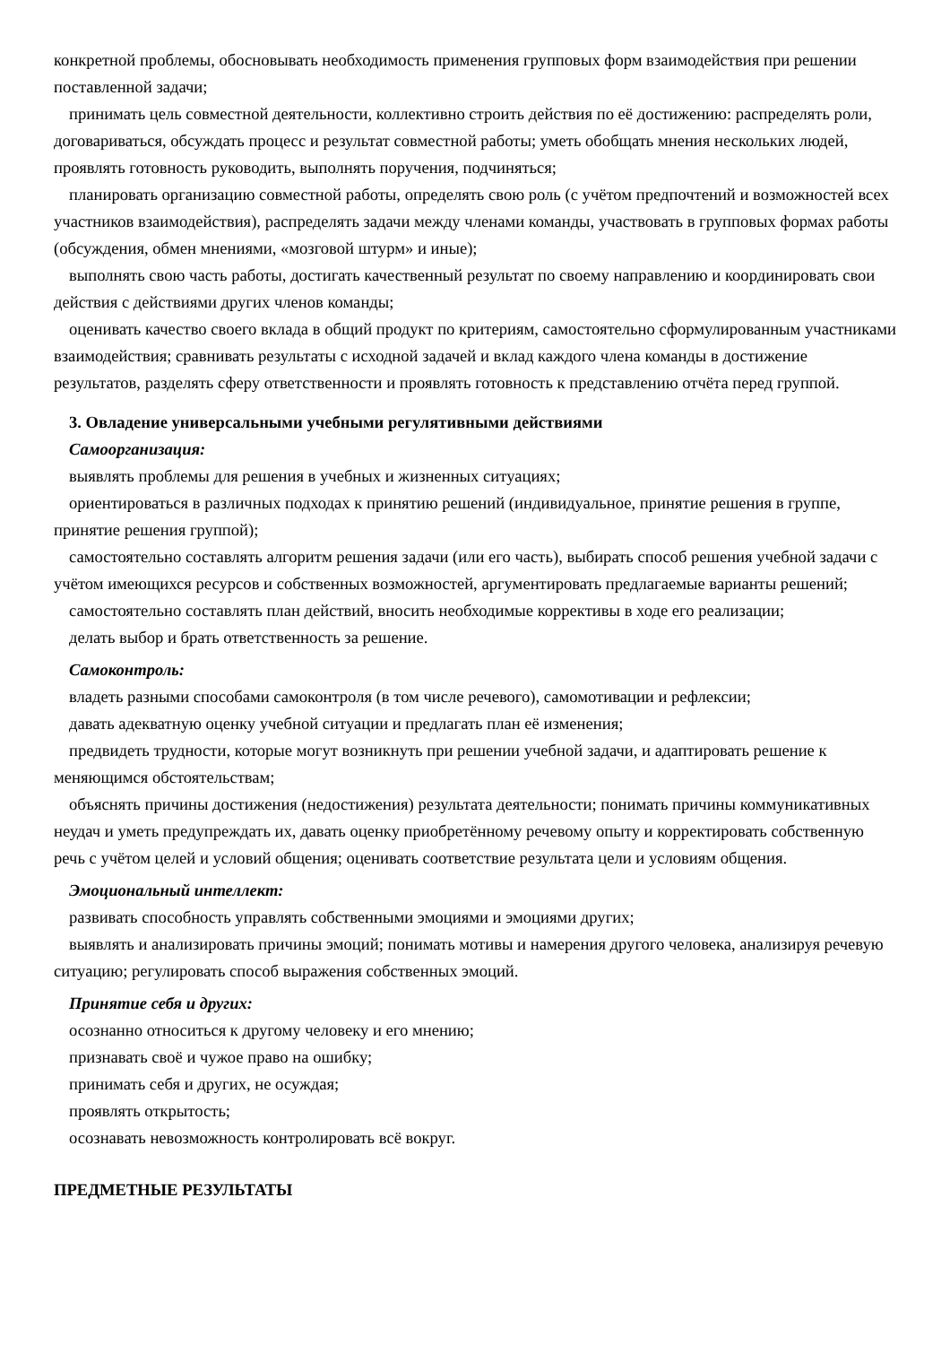конкретной проблемы, обосновывать необходимость применения групповых форм взаимодействия при решении поставленной задачи;
принимать цель совместной деятельности, коллективно строить действия по её достижению: распределять роли, договариваться, обсуждать процесс и результат совместной работы; уметь обобщать мнения нескольких людей, проявлять готовность руководить, выполнять поручения, подчиняться;
планировать организацию совместной работы, определять свою роль (с учётом предпочтений и возможностей всех участников взаимодействия), распределять задачи между членами команды, участвовать в групповых формах работы (обсуждения, обмен мнениями, «мозговой штурм» и иные);
выполнять свою часть работы, достигать качественный результат по своему направлению и координировать свои действия с действиями других членов команды;
оценивать качество своего вклада в общий продукт по критериям, самостоятельно сформулированным участниками взаимодействия; сравнивать результаты с исходной задачей и вклад каждого члена команды в достижение результатов, разделять сферу ответственности и проявлять готовность к представлению отчёта перед группой.
3. Овладение универсальными учебными регулятивными действиями
Самоорганизация:
выявлять проблемы для решения в учебных и жизненных ситуациях;
ориентироваться в различных подходах к принятию решений (индивидуальное, принятие решения в группе, принятие решения группой);
самостоятельно составлять алгоритм решения задачи (или его часть), выбирать способ решения учебной задачи с учётом имеющихся ресурсов и собственных возможностей, аргументировать предлагаемые варианты решений;
самостоятельно составлять план действий, вносить необходимые коррективы в ходе его реализации;
делать выбор и брать ответственность за решение.
Самоконтроль:
владеть разными способами самоконтроля (в том числе речевого), самомотивации и рефлексии;
давать адекватную оценку учебной ситуации и предлагать план её изменения;
предвидеть трудности, которые могут возникнуть при решении учебной задачи, и адаптировать решение к меняющимся обстоятельствам;
объяснять причины достижения (недостижения) результата деятельности; понимать причины коммуникативных неудач и уметь предупреждать их, давать оценку приобретённому речевому опыту и корректировать собственную речь с учётом целей и условий общения; оценивать соответствие результата цели и условиям общения.
Эмоциональный интеллект:
развивать способность управлять собственными эмоциями и эмоциями других;
выявлять и анализировать причины эмоций; понимать мотивы и намерения другого человека, анализируя речевую ситуацию; регулировать способ выражения собственных эмоций.
Принятие себя и других:
осознанно относиться к другому человеку и его мнению;
признавать своё и чужое право на ошибку;
принимать себя и других, не осуждая;
проявлять открытость;
осознавать невозможность контролировать всё вокруг.
ПРЕДМЕТНЫЕ РЕЗУЛЬТАТЫ